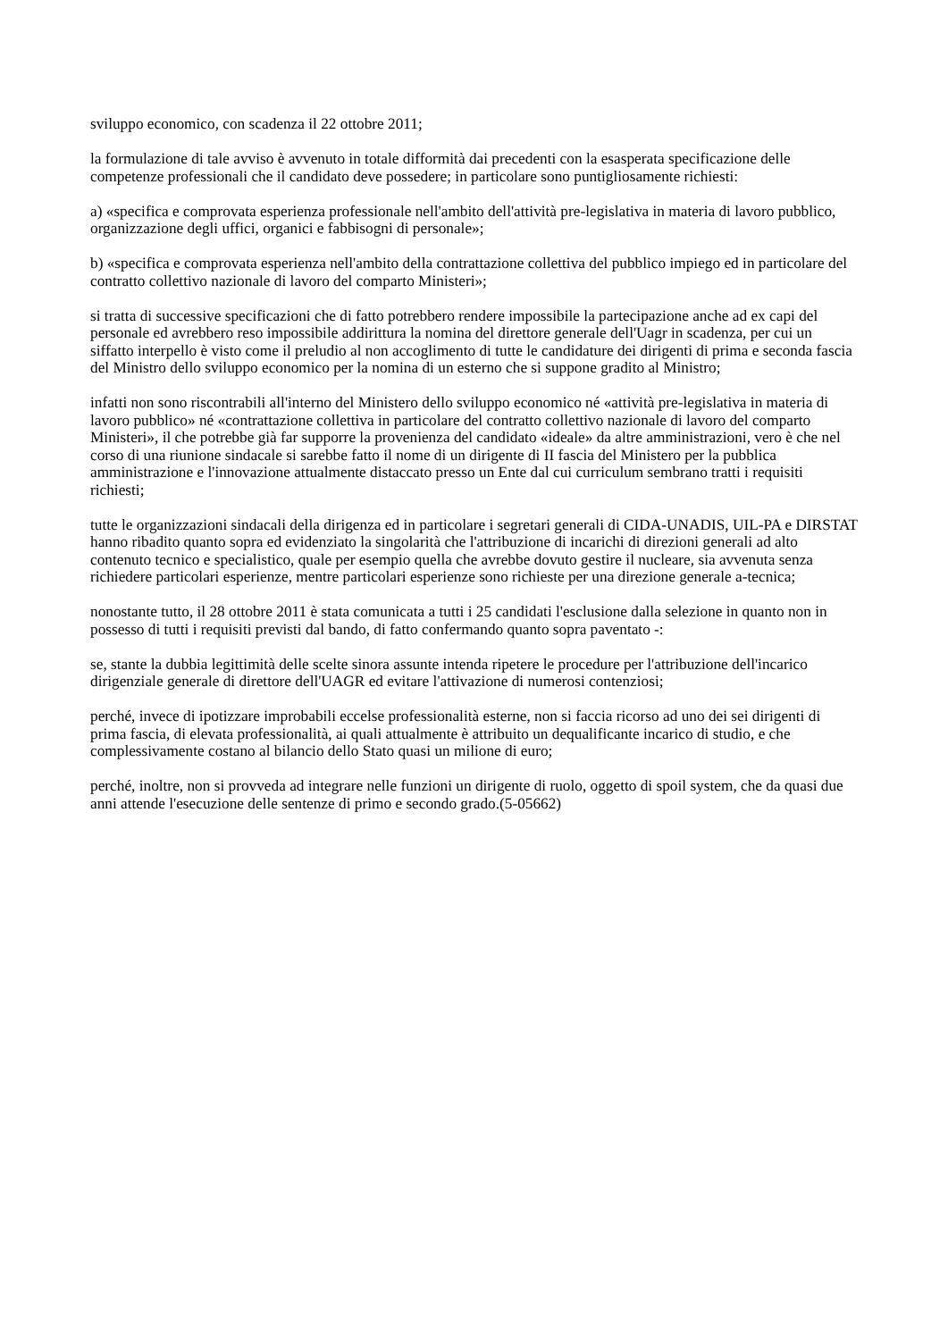sviluppo economico, con scadenza il 22 ottobre 2011;
la formulazione di tale avviso è avvenuto in totale difformità dai precedenti con la esasperata specificazione delle competenze professionali che il candidato deve possedere; in particolare sono puntigliosamente richiesti:
a) «specifica e comprovata esperienza professionale nell'ambito dell'attività pre-legislativa in materia di lavoro pubblico, organizzazione degli uffici, organici e fabbisogni di personale»;
b) «specifica e comprovata esperienza nell'ambito della contrattazione collettiva del pubblico impiego ed in particolare del contratto collettivo nazionale di lavoro del comparto Ministeri»;
si tratta di successive specificazioni che di fatto potrebbero rendere impossibile la partecipazione anche ad ex capi del personale ed avrebbero reso impossibile addirittura la nomina del direttore generale dell'Uagr in scadenza, per cui un siffatto interpello è visto come il preludio al non accoglimento di tutte le candidature dei dirigenti di prima e seconda fascia del Ministro dello sviluppo economico per la nomina di un esterno che si suppone gradito al Ministro;
infatti non sono riscontrabili all'interno del Ministero dello sviluppo economico né «attività pre-legislativa in materia di lavoro pubblico» né «contrattazione collettiva in particolare del contratto collettivo nazionale di lavoro del comparto Ministeri», il che potrebbe già far supporre la provenienza del candidato «ideale» da altre amministrazioni, vero è che nel corso di una riunione sindacale si sarebbe fatto il nome di un dirigente di II fascia del Ministero per la pubblica amministrazione e l'innovazione attualmente distaccato presso un Ente dal cui curriculum sembrano tratti i requisiti richiesti;
tutte le organizzazioni sindacali della dirigenza ed in particolare i segretari generali di CIDA-UNADIS, UIL-PA e DIRSTAT hanno ribadito quanto sopra ed evidenziato la singolarità che l'attribuzione di incarichi di direzioni generali ad alto contenuto tecnico e specialistico, quale per esempio quella che avrebbe dovuto gestire il nucleare, sia avvenuta senza richiedere particolari esperienze, mentre particolari esperienze sono richieste per una direzione generale a-tecnica;
nonostante tutto, il 28 ottobre 2011 è stata comunicata a tutti i 25 candidati l'esclusione dalla selezione in quanto non in possesso di tutti i requisiti previsti dal bando, di fatto confermando quanto sopra paventato -:
se, stante la dubbia legittimità delle scelte sinora assunte intenda ripetere le procedure per l'attribuzione dell'incarico dirigenziale generale di direttore dell'UAGR ed evitare l'attivazione di numerosi contenziosi;
perché, invece di ipotizzare improbabili eccelse professionalità esterne, non si faccia ricorso ad uno dei sei dirigenti di prima fascia, di elevata professionalità, ai quali attualmente è attribuito un dequalificante incarico di studio, e che complessivamente costano al bilancio dello Stato quasi un milione di euro;
perché, inoltre, non si provveda ad integrare nelle funzioni un dirigente di ruolo, oggetto di spoil system, che da quasi due anni attende l'esecuzione delle sentenze di primo e secondo grado.(5-05662)